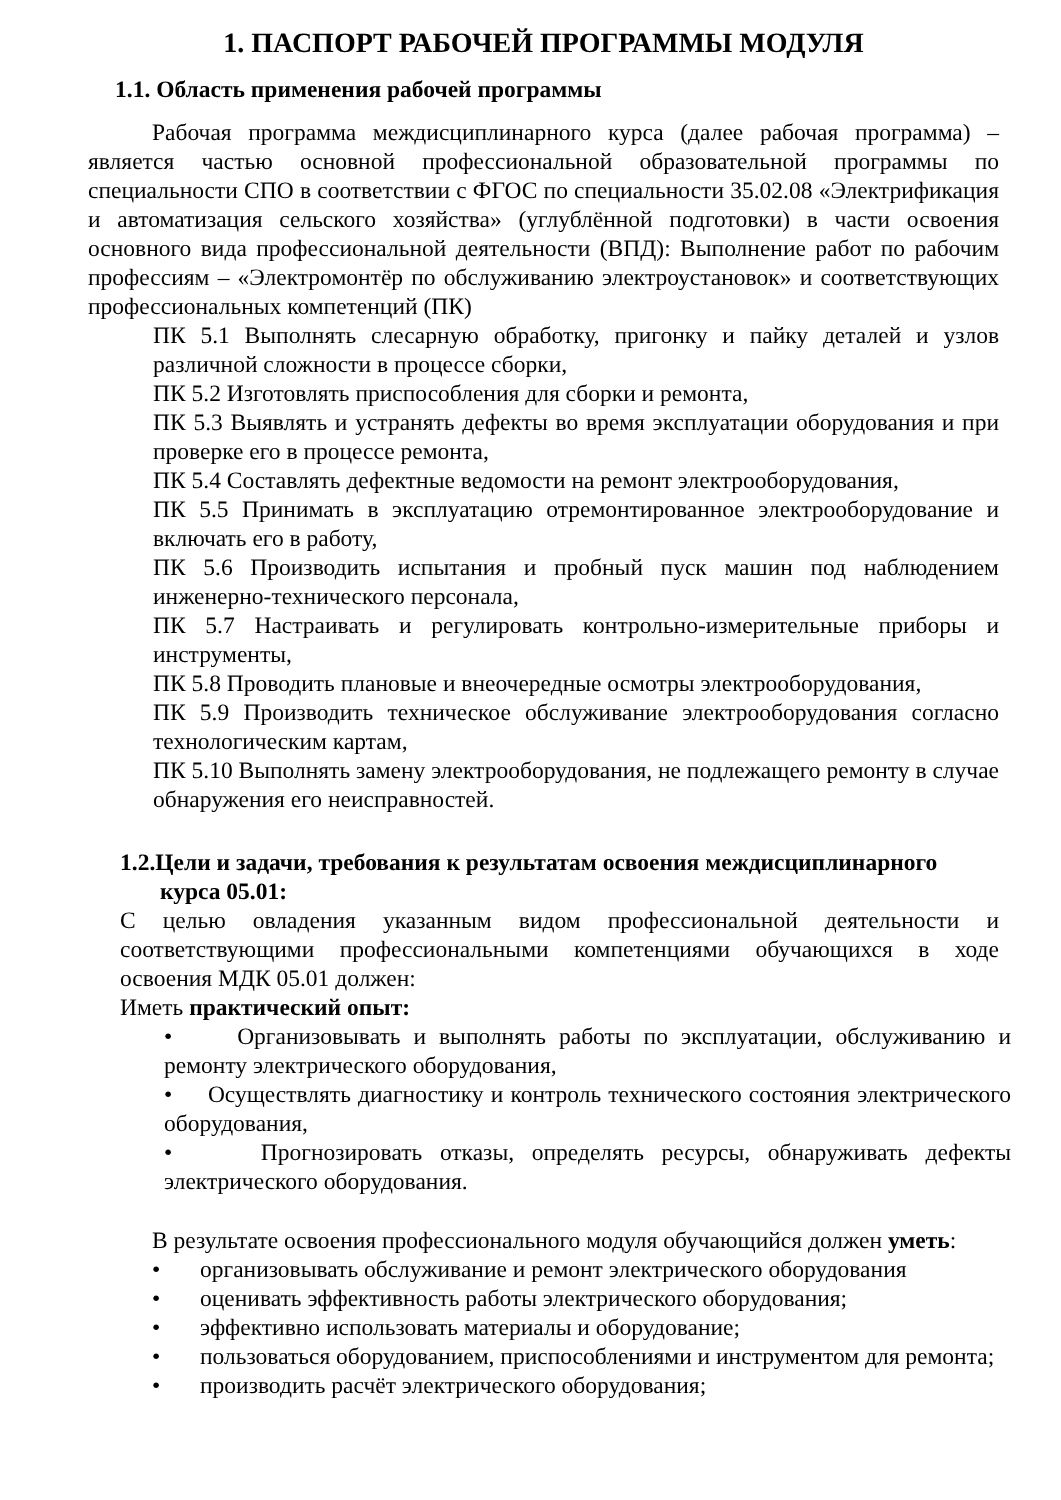1. ПАСПОРТ РАБОЧЕЙ ПРОГРАММЫ МОДУЛЯ
1.1. Область применения рабочей программы
Рабочая программа междисциплинарного курса (далее рабочая программа) – является частью основной профессиональной образовательной программы по специальности СПО в соответствии с ФГОС по специальности 35.02.08 «Электрификация и автоматизация сельского хозяйства» (углублённой подготовки) в части освоения основного вида профессиональной деятельности (ВПД): Выполнение работ по рабочим профессиям – «Электромонтёр по обслуживанию электроустановок» и соответствующих профессиональных компетенций (ПК)
ПК 5.1 Выполнять слесарную обработку, пригонку и пайку деталей и узлов различной сложности в процессе сборки,
ПК 5.2 Изготовлять приспособления для сборки и ремонта,
ПК 5.3 Выявлять и устранять дефекты во время эксплуатации оборудования и при проверке его в процессе ремонта,
ПК 5.4 Составлять дефектные ведомости на ремонт электрооборудования,
ПК 5.5 Принимать в эксплуатацию отремонтированное электрооборудование и включать его в работу,
ПК 5.6 Производить испытания и пробный пуск машин под наблюдением инженерно-технического персонала,
ПК 5.7 Настраивать и регулировать контрольно-измерительные приборы и инструменты,
ПК 5.8 Проводить плановые и внеочередные осмотры электрооборудования,
ПК 5.9 Производить техническое обслуживание электрооборудования согласно технологическим картам,
ПК 5.10 Выполнять замену электрооборудования, не подлежащего ремонту в случае обнаружения его неисправностей.
1.2.Цели и задачи, требования к результатам освоения междисциплинарного
курса 05.01:
С целью овладения указанным видом профессиональной деятельности и соответствующими профессиональными компетенциями обучающихся в ходе освоения МДК 05.01 должен:
Иметь практический опыт:
• Организовывать и выполнять работы по эксплуатации, обслуживанию и ремонту электрического оборудования,
• Осуществлять диагностику и контроль технического состояния электрического оборудования,
• Прогнозировать отказы, определять ресурсы, обнаруживать дефекты электрического оборудования.
В результате освоения профессионального модуля обучающийся должен уметь:
• организовывать обслуживание и ремонт электрического оборудования
• оценивать эффективность работы электрического оборудования;
• эффективно использовать материалы и оборудование;
• пользоваться оборудованием, приспособлениями и инструментом для ремонта;
• производить расчёт электрического оборудования;